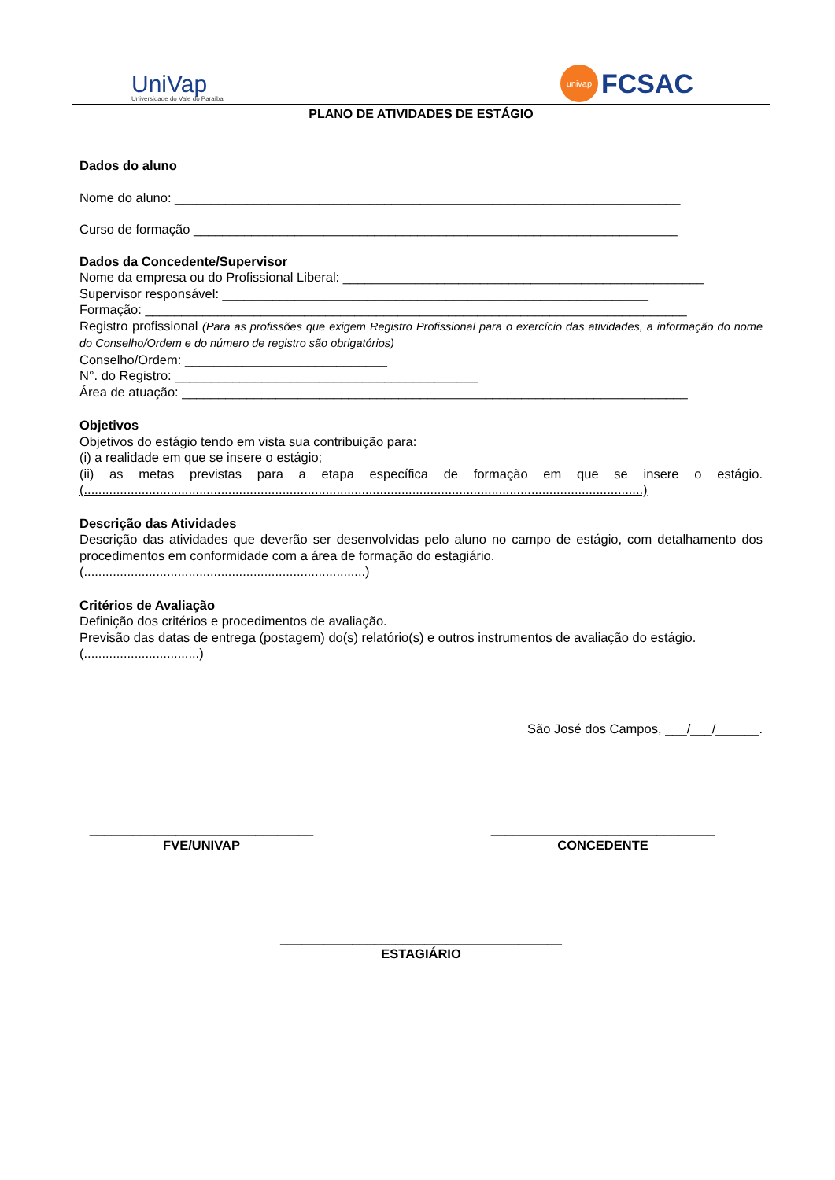UniVap
Universidade do Vale do Paraíba
univap
FCSAC
PLANO DE ATIVIDADES DE ESTÁGIO
Dados do aluno
Nome do aluno: ______________________________________________________________________
Curso de formação ___________________________________________________________________
Dados da Concedente/Supervisor
Nome da empresa ou do Profissional Liberal: __________________________________________________
Supervisor responsável: ___________________________________________________________
Formação: ___________________________________________________________________________
Registro profissional (Para as profissões que exigem Registro Profissional para o exercício das atividades, a informação do nome do Conselho/Ordem e do número de registro são obrigatórios)
Conselho/Ordem: ____________________________
N°. do Registro: __________________________________________
Área de atuação: ______________________________________________________________________
Objetivos
Objetivos do estágio tendo em vista sua contribuição para:
(i) a realidade em que se insere o estágio;
(ii) as metas previstas para a etapa específica de formação em que se insere o estágio. (...........................................................................................................................................................)
Descrição das Atividades
Descrição das atividades que deverão ser desenvolvidas pelo aluno no campo de estágio, com detalhamento dos procedimentos em conformidade com a área de formação do estagiário.
(..............................................................................)
Critérios de Avaliação
Definição dos critérios e procedimentos de avaliação.
Previsão das datas de entrega (postagem) do(s) relatório(s) e outros instrumentos de avaliação do estágio.
(................................)
São José dos Campos, ___/___/______.
_______________________________
FVE/UNIVAP
_______________________________
CONCEDENTE
_______________________________________
ESTAGIÁRIO